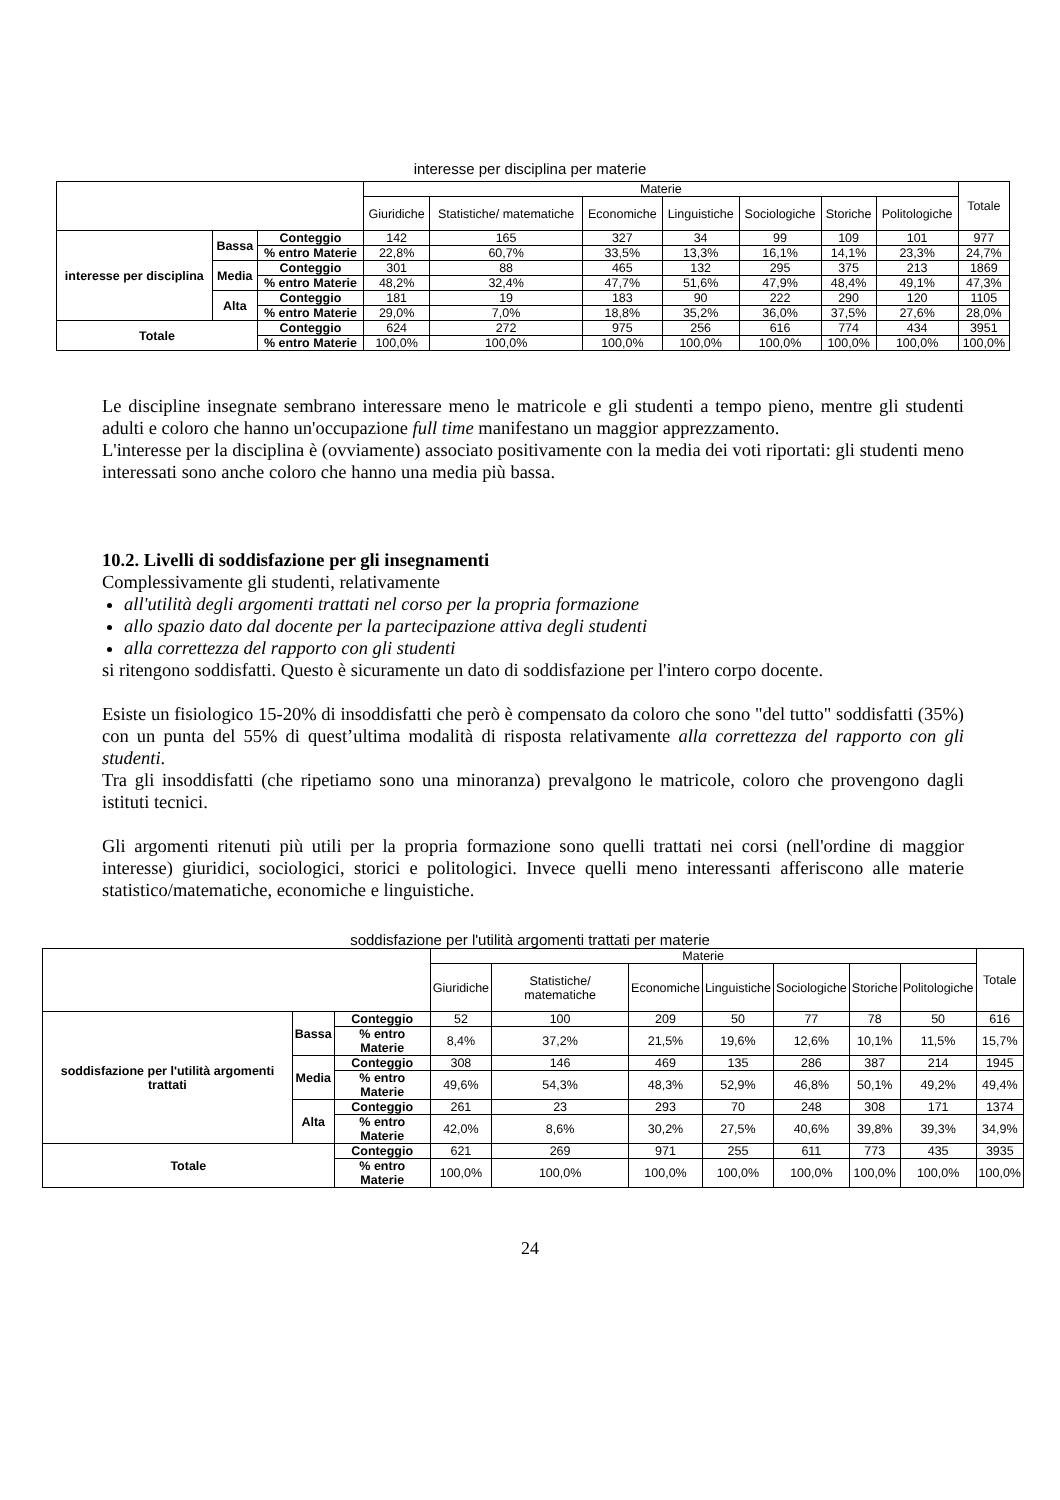interesse per disciplina per materie
| | | | Materie | | | | | | | Totale |
| --- | --- | --- | --- | --- | --- | --- | --- | --- | --- | --- |
| | | | Giuridiche | Statistiche/ matematiche | Economiche | Linguistiche | Sociologiche | Storiche | Politologiche | |
| interesse per disciplina | Bassa | Conteggio | 142 | 165 | 327 | 34 | 99 | 109 | 101 | 977 |
| | | % entro Materie | 22,8% | 60,7% | 33,5% | 13,3% | 16,1% | 14,1% | 23,3% | 24,7% |
| | Media | Conteggio | 301 | 88 | 465 | 132 | 295 | 375 | 213 | 1869 |
| | | % entro Materie | 48,2% | 32,4% | 47,7% | 51,6% | 47,9% | 48,4% | 49,1% | 47,3% |
| | Alta | Conteggio | 181 | 19 | 183 | 90 | 222 | 290 | 120 | 1105 |
| | | % entro Materie | 29,0% | 7,0% | 18,8% | 35,2% | 36,0% | 37,5% | 27,6% | 28,0% |
| Totale | | Conteggio | 624 | 272 | 975 | 256 | 616 | 774 | 434 | 3951 |
| | | % entro Materie | 100,0% | 100,0% | 100,0% | 100,0% | 100,0% | 100,0% | 100,0% | 100,0% |
Le discipline insegnate sembrano interessare meno le matricole e gli studenti a tempo pieno, mentre gli studenti adulti e coloro che hanno un'occupazione full time manifestano un maggior apprezzamento.
L'interesse per la disciplina è (ovviamente) associato positivamente con la media dei voti riportati: gli studenti meno interessati sono anche coloro che hanno una media più bassa.
10.2. Livelli di soddisfazione per gli insegnamenti
Complessivamente gli studenti, relativamente
all'utilità degli argomenti trattati nel corso per la propria formazione
allo spazio dato dal docente per la partecipazione attiva degli studenti
alla correttezza del rapporto con gli studenti
si ritengono soddisfatti. Questo è sicuramente un dato di soddisfazione per l'intero corpo docente.
Esiste un fisiologico 15-20% di insoddisfatti che però è compensato da coloro che sono "del tutto" soddisfatti (35%) con un punta del 55% di quest’ultima modalità di risposta relativamente alla correttezza del rapporto con gli studenti.
Tra gli insoddisfatti (che ripetiamo sono una minoranza) prevalgono le matricole, coloro che provengono dagli istituti tecnici.
Gli argomenti ritenuti più utili per la propria formazione sono quelli trattati nei corsi (nell'ordine di maggior interesse) giuridici, sociologici, storici e politologici. Invece quelli meno interessanti afferiscono alle materie statistico/matematiche, economiche e linguistiche.
soddisfazione per l'utilità argomenti trattati per materie
| | | | Materie | | | | | | | Totale |
| --- | --- | --- | --- | --- | --- | --- | --- | --- | --- | --- |
| | | | Giuridiche | Statistiche/ matematiche | Economiche | Linguistiche | Sociologiche | Storiche | Politologiche | |
| soddisfazione per l'utilità argomenti trattati | Bassa | Conteggio | 52 | 100 | 209 | 50 | 77 | 78 | 50 | 616 |
| | | % entro Materie | 8,4% | 37,2% | 21,5% | 19,6% | 12,6% | 10,1% | 11,5% | 15,7% |
| | Media | Conteggio | 308 | 146 | 469 | 135 | 286 | 387 | 214 | 1945 |
| | | % entro Materie | 49,6% | 54,3% | 48,3% | 52,9% | 46,8% | 50,1% | 49,2% | 49,4% |
| | Alta | Conteggio | 261 | 23 | 293 | 70 | 248 | 308 | 171 | 1374 |
| | | % entro Materie | 42,0% | 8,6% | 30,2% | 27,5% | 40,6% | 39,8% | 39,3% | 34,9% |
| Totale | | Conteggio | 621 | 269 | 971 | 255 | 611 | 773 | 435 | 3935 |
| | | % entro Materie | 100,0% | 100,0% | 100,0% | 100,0% | 100,0% | 100,0% | 100,0% | 100,0% |
24